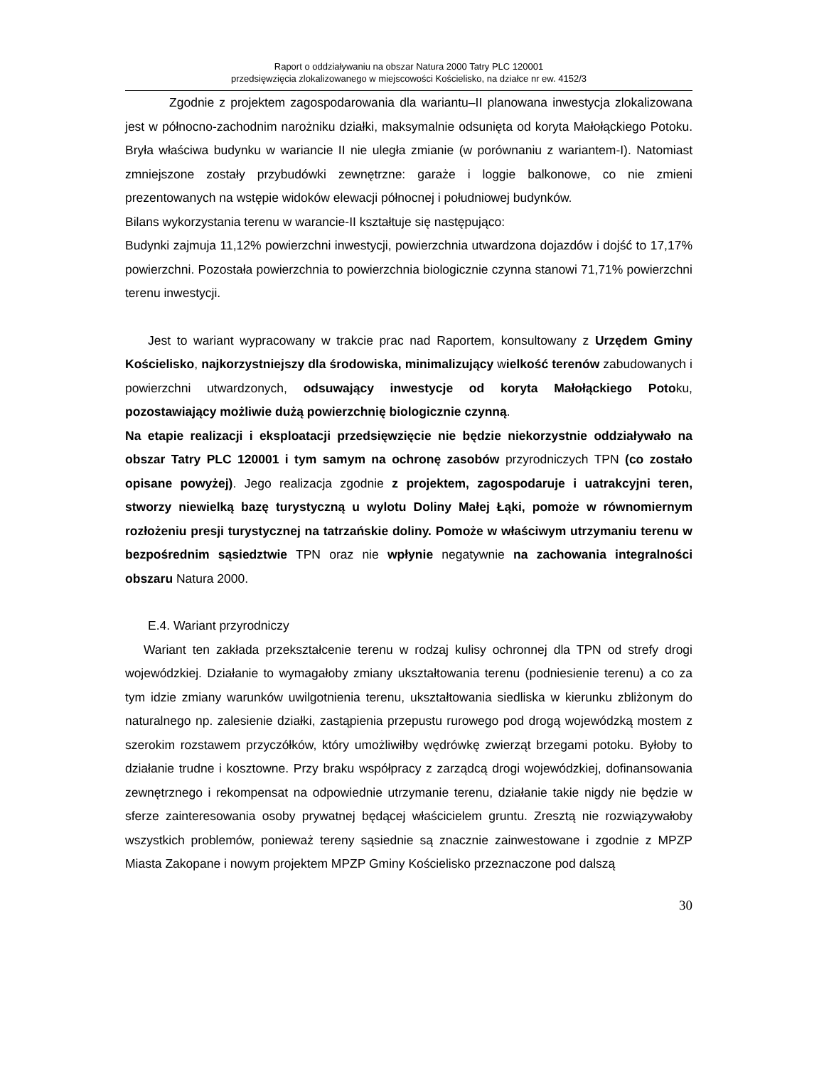Raport o oddziaływaniu na obszar Natura 2000 Tatry PLC 120001
przedsięwzięcia zlokalizowanego w miejscowości Kościelisko, na działce nr ew. 4152/3
Zgodnie z projektem zagospodarowania dla wariantu–II planowana inwestycja zlokalizowana jest w północno-zachodnim narożniku działki, maksymalnie odsunięta od koryta Małołąckiego Potoku. Bryła właściwa budynku w wariancie II nie uległa zmianie (w porównaniu z wariantem-I). Natomiast zmniejszone zostały przybudówki zewnętrzne: garaże i loggie balkonowe, co nie zmieni prezentowanych na wstępie widoków elewacji północnej i południowej budynków.
Bilans wykorzystania terenu w warancie-II kształtuje się następująco:
Budynki zajmuja 11,12% powierzchni inwestycji, powierzchnia utwardzona dojazdów i dojść to 17,17% powierzchni. Pozostała powierzchnia to powierzchnia biologicznie czynna stanowi 71,71% powierzchni terenu inwestycji.
Jest to wariant wypracowany w trakcie prac nad Raportem, konsultowany z Urzędem Gminy Kościelisko, najkorzystniejszy dla środowiska, minimalizujący wielkość terenów zabudowanych i powierzchni utwardzonych, odsuwający inwestycje od koryta Małołąckiego Potoku, pozostawiający możliwie dużą powierzchnię biologicznie czynną.
Na etapie realizacji i eksploatacji przedsięwzięcie nie będzie niekorzystnie oddziaływało na obszar Tatry PLC 120001 i tym samym na ochronę zasobów przyrodniczych TPN (co zostało opisane powyżej). Jego realizacja zgodnie z projektem, zagospodaruje i uatrakcyjni teren, stworzy niewielką bazę turystyczną u wylotu Doliny Małej Łąki, pomoże w równomiernym rozłożeniu presji turystycznej na tatrzańskie doliny. Pomoże w właściwym utrzymaniu terenu w bezpośrednim sąsiedztwie TPN oraz nie wpłynie negatywnie na zachowania integralności obszaru Natura 2000.
E.4. Wariant przyrodniczy
Wariant ten zakłada przekształcenie terenu w rodzaj kulisy ochronnej dla TPN od strefy drogi wojewódzkiej. Działanie to wymagałoby zmiany ukształtowania terenu (podniesienie terenu) a co za tym idzie zmiany warunków uwilgotnienia terenu, ukształtowania siedliska w kierunku zbliżonym do naturalnego np. zalesienie działki, zastąpienia przepustu rurowego pod drogą wojewódzką mostem z szerokim rozstawem przyczółków, który umożliwiłby wędrówkę zwierząt brzegami potoku. Byłoby to działanie trudne i kosztowne. Przy braku współpracy z zarządcą drogi wojewódzkiej, dofinansowania zewnętrznego i rekompensat na odpowiednie utrzymanie terenu, działanie takie nigdy nie będzie w sferze zainteresowania osoby prywatnej będącej właścicielem gruntu. Zresztą nie rozwiązywałoby wszystkich problemów, ponieważ tereny sąsiednie są znacznie zainwestowane i zgodnie z MPZP Miasta Zakopane i nowym projektem MPZP Gminy Kościelisko przeznaczone pod dalszą
30